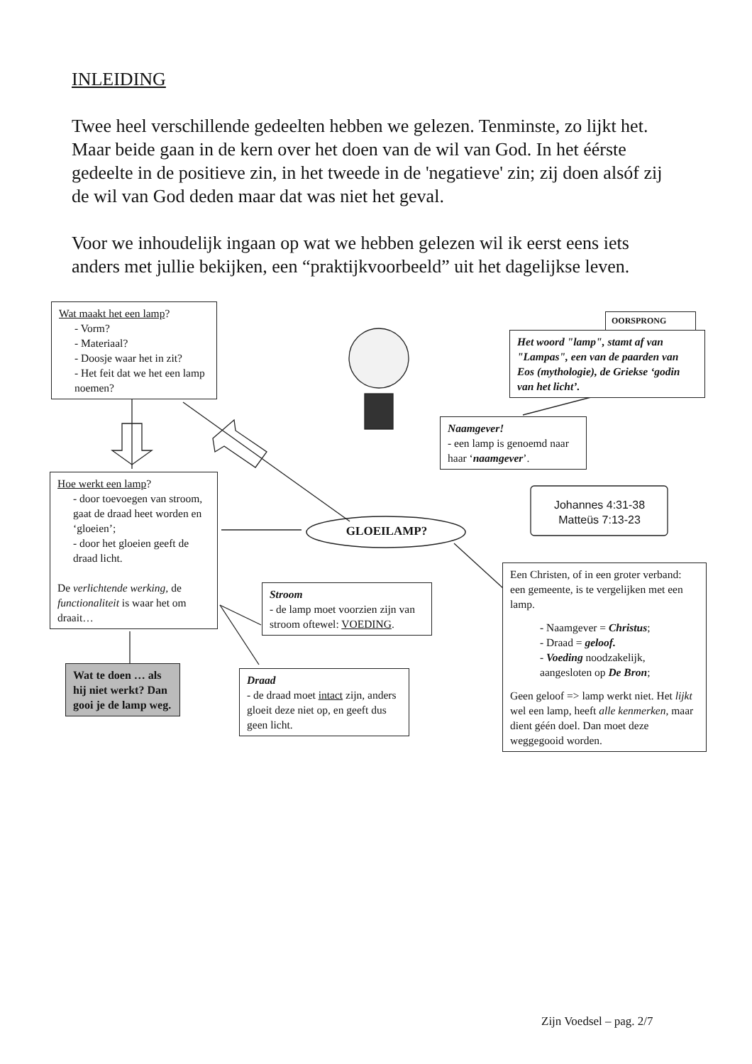INLEIDING
Twee heel verschillende gedeelten hebben we gelezen. Tenminste, zo lijkt het. Maar beide gaan in de kern over het doen van de wil van God. In het éérste gedeelte in de positieve zin, in het tweede in de 'negatieve' zin; zij doen alsóf zij de wil van God deden maar dat was niet het geval.
Voor we inhoudelijk ingaan op wat we hebben gelezen wil ik eerst eens iets anders met jullie bekijken, een “praktijkvoorbeeld” uit het dagelijkse leven.
Wat maakt het een lamp?
- Vorm?
- Materiaal?
- Doosje waar het in zit?
- Het feit dat we het een lamp noemen?
OORSPRONG
Het woord "lamp", stamt af van "Lampas", een van de paarden van Eos (mythologie), de Griekse ‘godin van het licht’.
Naamgever!
- een lamp is genoemd naar haar ‘naamgever’.
Hoe werkt een lamp?
- door toevoegen van stroom, gaat de draad heet worden en ‘gloeien’;
- door het gloeien geeft de draad licht.
De verlichtende werking, de functionaliteit is waar het om draait…
Johannes 4:31-38
Matteüs 7:13-23
GLOEILAMP?
Stroom
- de lamp moet voorzien zijn van stroom oftewel: VOEDING.
Een Christen, of in een groter verband: een gemeente, is te vergelijken met een lamp.
- Naamgever = Christus;
- Draad = geloof.
- Voeding noodzakelijk, aangesloten op De Bron;
Geen geloof => lamp werkt niet. Het lijkt wel een lamp, heeft alle kenmerken, maar dient géén doel. Dan moet deze weggegooid worden.
Wat te doen … als hij niet werkt? Dan gooi je de lamp weg.
Draad
- de draad moet intact zijn, anders gloeit deze niet op, en geeft dus geen licht.
Zijn Voedsel – pag. 2/7